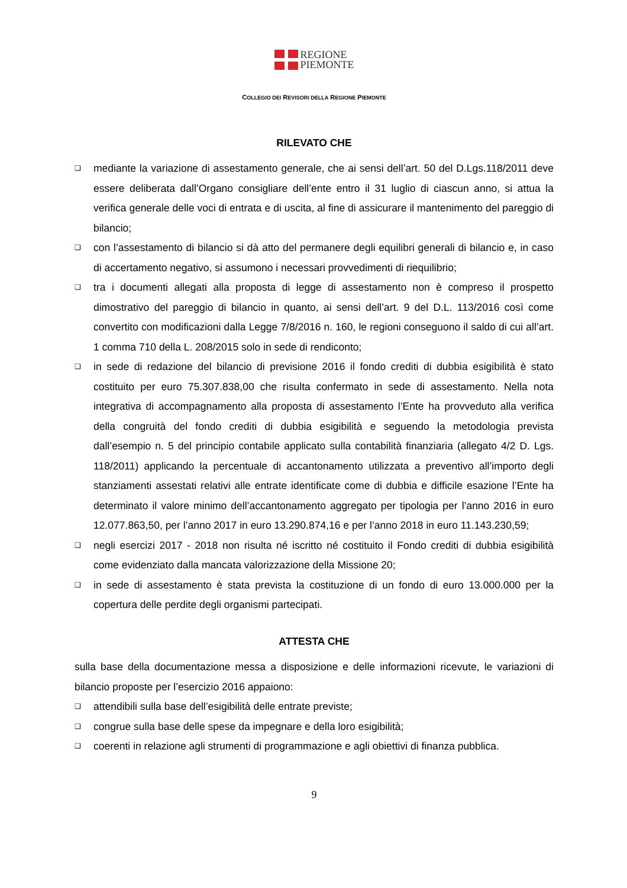REGIONE
PIEMONTE
COLLEGIO DEI REVISORI DELLA REGIONE PIEMONTE
RILEVATO CHE
❑ mediante la variazione di assestamento generale, che ai sensi dell’art. 50 del D.Lgs.118/2011 deve essere deliberata dall’Organo consigliare dell’ente entro il 31 luglio di ciascun anno, si attua la verifica generale delle voci di entrata e di uscita, al fine di assicurare il mantenimento del pareggio di bilancio;
❑ con l’assestamento di bilancio si dà atto del permanere degli equilibri generali di bilancio e, in caso di accertamento negativo, si assumono i necessari provvedimenti di riequilibrio;
❑ tra i documenti allegati alla proposta di legge di assestamento non è compreso il prospetto dimostrativo del pareggio di bilancio in quanto, ai sensi dell’art. 9 del D.L. 113/2016 così come convertito con modificazioni dalla Legge 7/8/2016 n. 160, le regioni conseguono il saldo di cui all’art. 1 comma 710 della L. 208/2015 solo in sede di rendiconto;
❑ in sede di redazione del bilancio di previsione 2016 il fondo crediti di dubbia esigibilità è stato costituito per euro 75.307.838,00 che risulta confermato in sede di assestamento. Nella nota integrativa di accompagnamento alla proposta di assestamento l’Ente ha provveduto alla verifica della congruità del fondo crediti di dubbia esigibilità e seguendo la metodologia prevista dall’esempio n. 5 del principio contabile applicato sulla contabilità finanziaria (allegato 4/2 D. Lgs. 118/2011) applicando la percentuale di accantonamento utilizzata a preventivo all’importo degli stanziamenti assestati relativi alle entrate identificate come di dubbia e difficile esazione l’Ente ha determinato il valore minimo dell’accantonamento aggregato per tipologia per l’anno 2016 in euro 12.077.863,50, per l’anno 2017 in euro 13.290.874,16 e per l’anno 2018 in euro 11.143.230,59;
❑ negli esercizi 2017 - 2018 non risulta né iscritto né costituito il Fondo crediti di dubbia esigibilità come evidenziato dalla mancata valorizzazione della Missione 20;
❑ in sede di assestamento è stata prevista la costituzione di un fondo di euro 13.000.000 per la copertura delle perdite degli organismi partecipati.
ATTESTA CHE
sulla base della documentazione messa a disposizione e delle informazioni ricevute, le variazioni di bilancio proposte per l’esercizio 2016 appaiono:
❑ attendibili sulla base dell’esigibilità delle entrate previste;
❑ congrue sulla base delle spese da impegnare e della loro esigibilità;
❑ coerenti in relazione agli strumenti di programmazione e agli obiettivi di finanza pubblica.
9